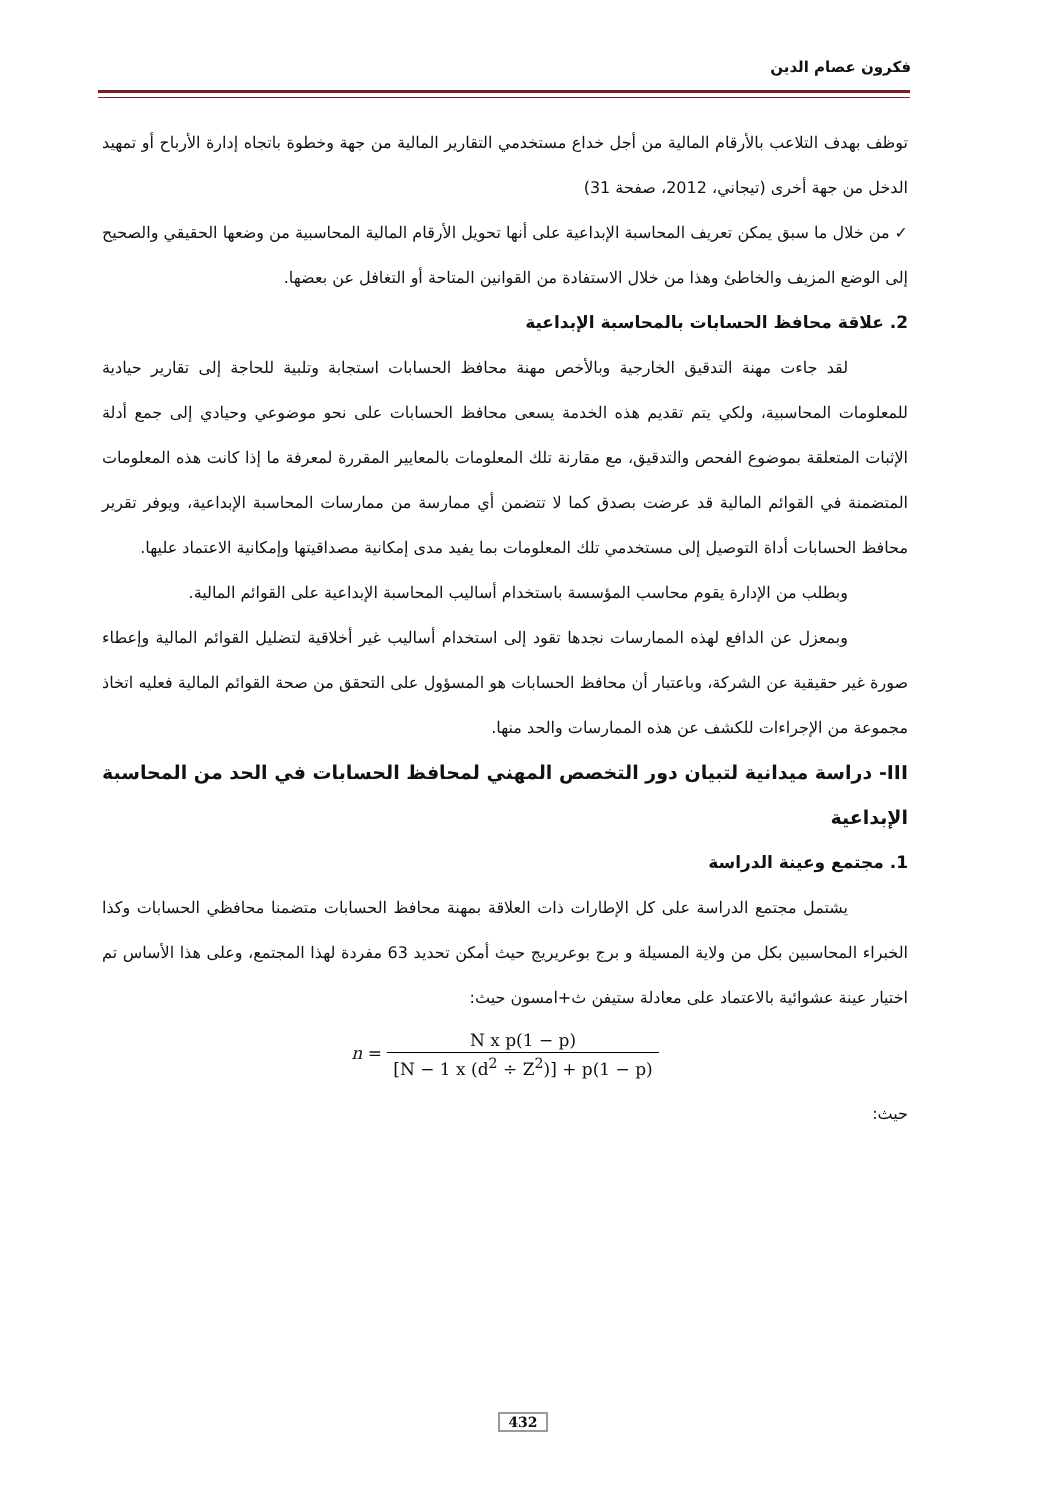فكرون عصام الدين
توظف بهدف التلاعب بالأرقام المالية من أجل خداع مستخدمي التقارير المالية من جهة وخطوة باتجاه إدارة الأرباح أو تمهيد الدخل من جهة أخرى (تيجاني، 2012، صفحة 31)
✓ من خلال ما سبق يمكن تعريف المحاسبة الإبداعية على أنها تحويل الأرقام المالية المحاسبية من وضعها الحقيقي والصحيح إلى الوضع المزيف والخاطئ وهذا من خلال الاستفادة من القوانين المتاحة أو التغافل عن بعضها.
2. علاقة محافظ الحسابات بالمحاسبة الإبداعية
لقد جاءت مهنة التدقيق الخارجية وبالأخص مهنة محافظ الحسابات استجابة وتلبية للحاجة إلى تقارير حيادية للمعلومات المحاسبية، ولكي يتم تقديم هذه الخدمة يسعى محافظ الحسابات على نحو موضوعي وحيادي إلى جمع أدلة الإثبات المتعلقة بموضوع الفحص والتدقيق، مع مقارنة تلك المعلومات بالمعايير المقررة لمعرفة ما إذا كانت هذه المعلومات المتضمنة في القوائم المالية قد عرضت بصدق كما لا تتضمن أي ممارسة من ممارسات المحاسبة الإبداعية، ويوفر تقرير محافظ الحسابات أداة التوصيل إلى مستخدمي تلك المعلومات بما يفيد مدى إمكانية مصداقيتها وإمكانية الاعتماد عليها.
وبطلب من الإدارة يقوم محاسب المؤسسة باستخدام أساليب المحاسبة الإبداعية على القوائم المالية.
وبمعزل عن الدافع لهذه الممارسات نجدها تقود إلى استخدام أساليب غير أخلاقية لتضليل القوائم المالية وإعطاء صورة غير حقيقية عن الشركة، وباعتبار أن محافظ الحسابات هو المسؤول على التحقق من صحة القوائم المالية فعليه اتخاذ مجموعة من الإجراءات للكشف عن هذه الممارسات والحد منها.
III- دراسة ميدانية لتبيان دور التخصص المهني لمحافظ الحسابات في الحد من المحاسبة الإبداعية
1. مجتمع وعينة الدراسة
يشتمل مجتمع الدراسة على كل الإطارات ذات العلاقة بمهنة محافظ الحسابات متضمنا محافظي الحسابات وكذا الخبراء المحاسبين بكل من ولاية المسيلة و برج بوعريريج حيث أمكن تحديد 63 مفردة لهذا المجتمع، وعلى هذا الأساس تم اختيار عينة عشوائية بالاعتماد على معادلة ستيفن ث+امسون حيث:
n = N x p(1 − p) [N − 1 x (d<sup>2</sup> ÷ Z<sup>2</sup>)] + p(1 − p)
حيث:
432